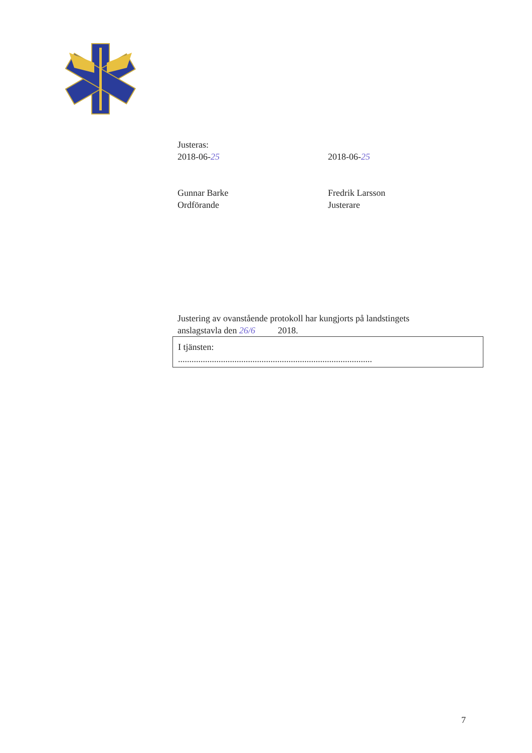Justeras:
2018-06-25
Gunnar Barke
Ordförande
2018-06-25
Fredrik Larsson
Justerare
Justering av ovanstående protokoll har kungjorts på landstingets
anslagstavla den 26/6 2018.
I tjänsten:
......................................................................................
7